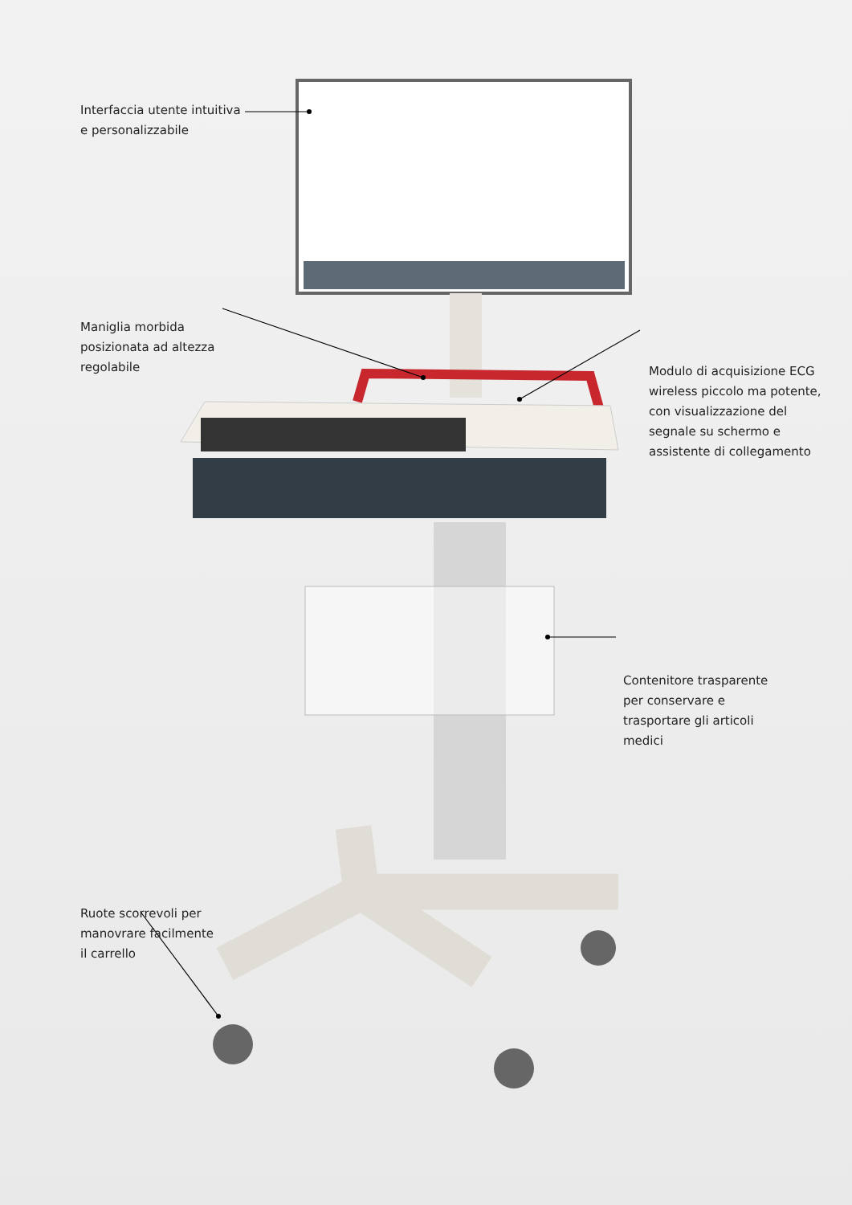Interfaccia utente intuitiva
e personalizzabile
Maniglia morbida
posizionata ad altezza
regolabile
Modulo di acquisizione ECG
wireless piccolo ma potente,
con visualizzazione del
segnale su schermo e
assistente di collegamento
Contenitore trasparente
per conservare e
trasportare gli articoli
medici
Ruote scorrevoli per
manovrare facilmente
il carrello